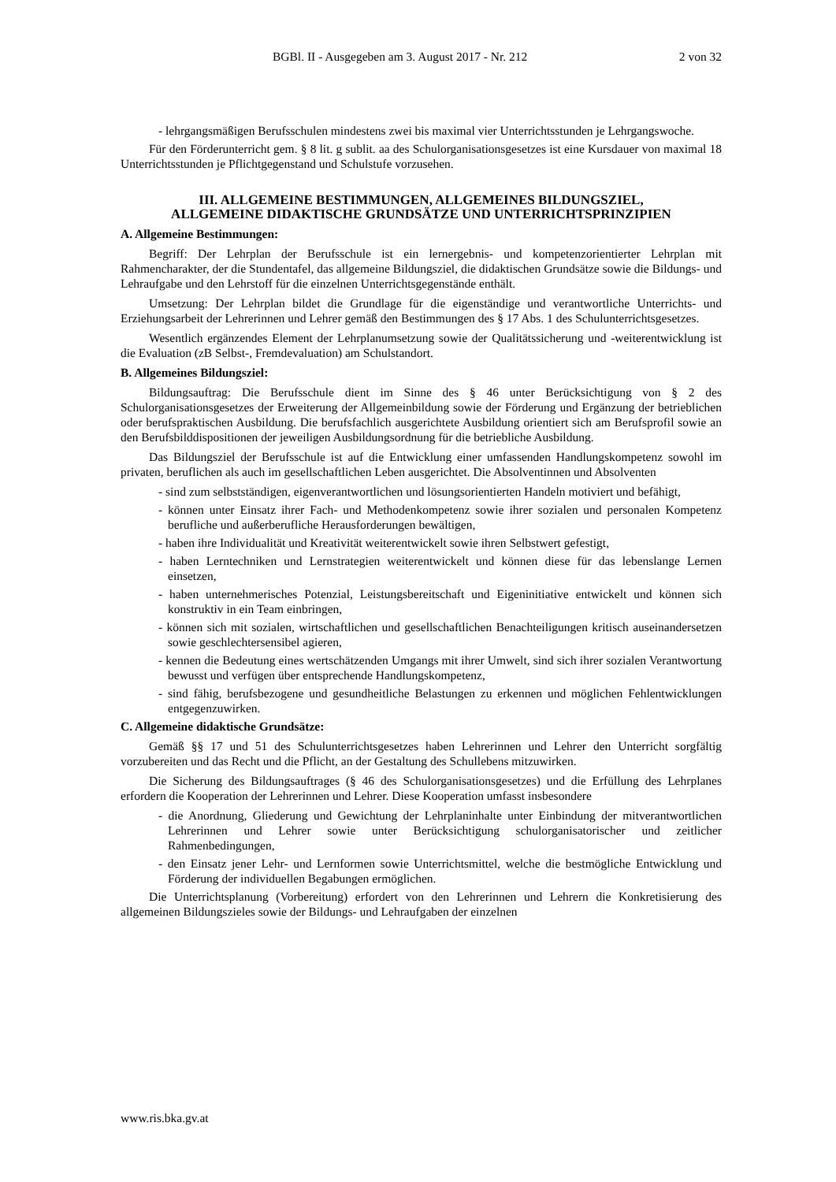BGBl. II - Ausgegeben am 3. August 2017 - Nr. 212 2 von 32
- lehrgangsmäßigen Berufsschulen mindestens zwei bis maximal vier Unterrichtsstunden je Lehrgangswoche.
Für den Förderunterricht gem. § 8 lit. g sublit. aa des Schulorganisationsgesetzes ist eine Kursdauer von maximal 18 Unterrichtsstunden je Pflichtgegenstand und Schulstufe vorzusehen.
III. ALLGEMEINE BESTIMMUNGEN, ALLGEMEINES BILDUNGSZIEL,
ALLGEMEINE DIDAKTISCHE GRUNDSÄTZE UND UNTERRICHTSPRINZIPIEN
A. Allgemeine Bestimmungen:
Begriff: Der Lehrplan der Berufsschule ist ein lernergebnis- und kompetenzorientierter Lehrplan mit Rahmencharakter, der die Stundentafel, das allgemeine Bildungsziel, die didaktischen Grundsätze sowie die Bildungs- und Lehraufgabe und den Lehrstoff für die einzelnen Unterrichtsgegenstände enthält.
Umsetzung: Der Lehrplan bildet die Grundlage für die eigenständige und verantwortliche Unterrichts- und Erziehungsarbeit der Lehrerinnen und Lehrer gemäß den Bestimmungen des § 17 Abs. 1 des Schulunterrichtsgesetzes.
Wesentlich ergänzendes Element der Lehrplanumsetzung sowie der Qualitätssicherung und -weiterentwicklung ist die Evaluation (zB Selbst-, Fremdevaluation) am Schulstandort.
B. Allgemeines Bildungsziel:
Bildungsauftrag: Die Berufsschule dient im Sinne des § 46 unter Berücksichtigung von § 2 des Schulorganisationsgesetzes der Erweiterung der Allgemeinbildung sowie der Förderung und Ergänzung der betrieblichen oder berufspraktischen Ausbildung. Die berufsfachlich ausgerichtete Ausbildung orientiert sich am Berufsprofil sowie an den Berufsbilddispositionen der jeweiligen Ausbildungsordnung für die betriebliche Ausbildung.
Das Bildungsziel der Berufsschule ist auf die Entwicklung einer umfassenden Handlungskompetenz sowohl im privaten, beruflichen als auch im gesellschaftlichen Leben ausgerichtet. Die Absolventinnen und Absolventen
- sind zum selbstständigen, eigenverantwortlichen und lösungsorientierten Handeln motiviert und befähigt,
- können unter Einsatz ihrer Fach- und Methodenkompetenz sowie ihrer sozialen und personalen Kompetenz berufliche und außerberufliche Herausforderungen bewältigen,
- haben ihre Individualität und Kreativität weiterentwickelt sowie ihren Selbstwert gefestigt,
- haben Lerntechniken und Lernstrategien weiterentwickelt und können diese für das lebenslange Lernen einsetzen,
- haben unternehmerisches Potenzial, Leistungsbereitschaft und Eigeninitiative entwickelt und können sich konstruktiv in ein Team einbringen,
- können sich mit sozialen, wirtschaftlichen und gesellschaftlichen Benachteiligungen kritisch auseinandersetzen sowie geschlechtersensibel agieren,
- kennen die Bedeutung eines wertschätzenden Umgangs mit ihrer Umwelt, sind sich ihrer sozialen Verantwortung bewusst und verfügen über entsprechende Handlungskompetenz,
- sind fähig, berufsbezogene und gesundheitliche Belastungen zu erkennen und möglichen Fehlentwicklungen entgegenzuwirken.
C. Allgemeine didaktische Grundsätze:
Gemäß §§ 17 und 51 des Schulunterrichtsgesetzes haben Lehrerinnen und Lehrer den Unterricht sorgfältig vorzubereiten und das Recht und die Pflicht, an der Gestaltung des Schullebens mitzuwirken.
Die Sicherung des Bildungsauftrages (§ 46 des Schulorganisationsgesetzes) und die Erfüllung des Lehrplanes erfordern die Kooperation der Lehrerinnen und Lehrer. Diese Kooperation umfasst insbesondere
- die Anordnung, Gliederung und Gewichtung der Lehrplaninhalte unter Einbindung der mitverantwortlichen Lehrerinnen und Lehrer sowie unter Berücksichtigung schulorganisatorischer und zeitlicher Rahmenbedingungen,
- den Einsatz jener Lehr- und Lernformen sowie Unterrichtsmittel, welche die bestmögliche Entwicklung und Förderung der individuellen Begabungen ermöglichen.
Die Unterrichtsplanung (Vorbereitung) erfordert von den Lehrerinnen und Lehrern die Konkretisierung des allgemeinen Bildungszieles sowie der Bildungs- und Lehraufgaben der einzelnen
www.ris.bka.gv.at